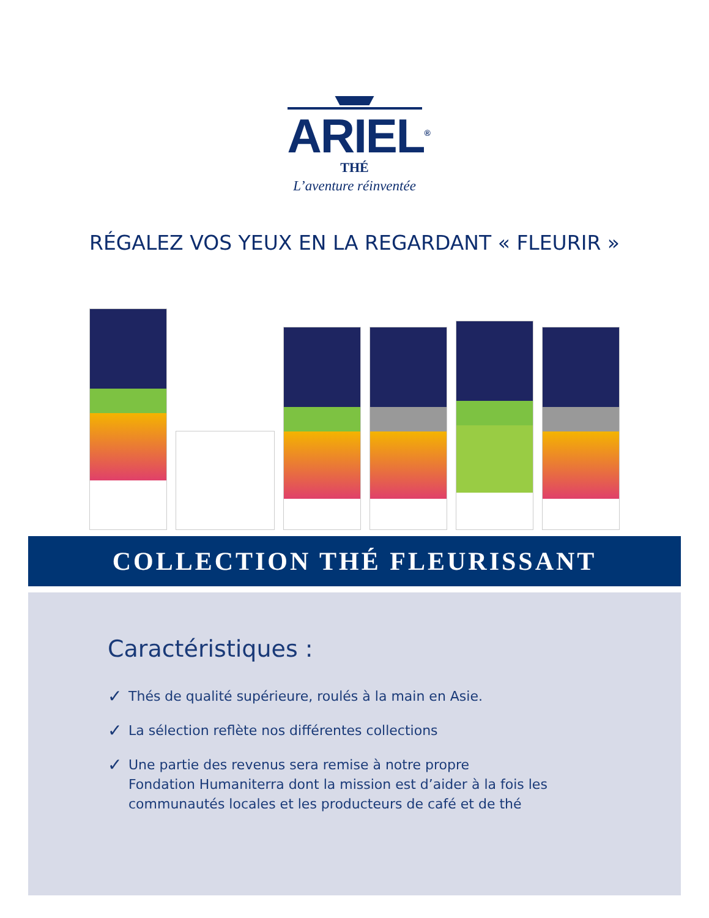ARIEL<sup>®</sup>
THÉ
L’aventure réinventée
RÉGALEZ VOS YEUX EN LA REGARDANT « FLEURIR »
COLLECTION THÉ FLEURISSANT
Caractéristiques :
✓ Thés de qualité supérieure, roulés à la main en Asie.
✓ La sélection reflète nos différentes collections
✓ Une partie des revenus sera remise à notre propre
Fondation Humaniterra dont la mission est d’aider à la fois les
communautés locales et les producteurs de café et de thé